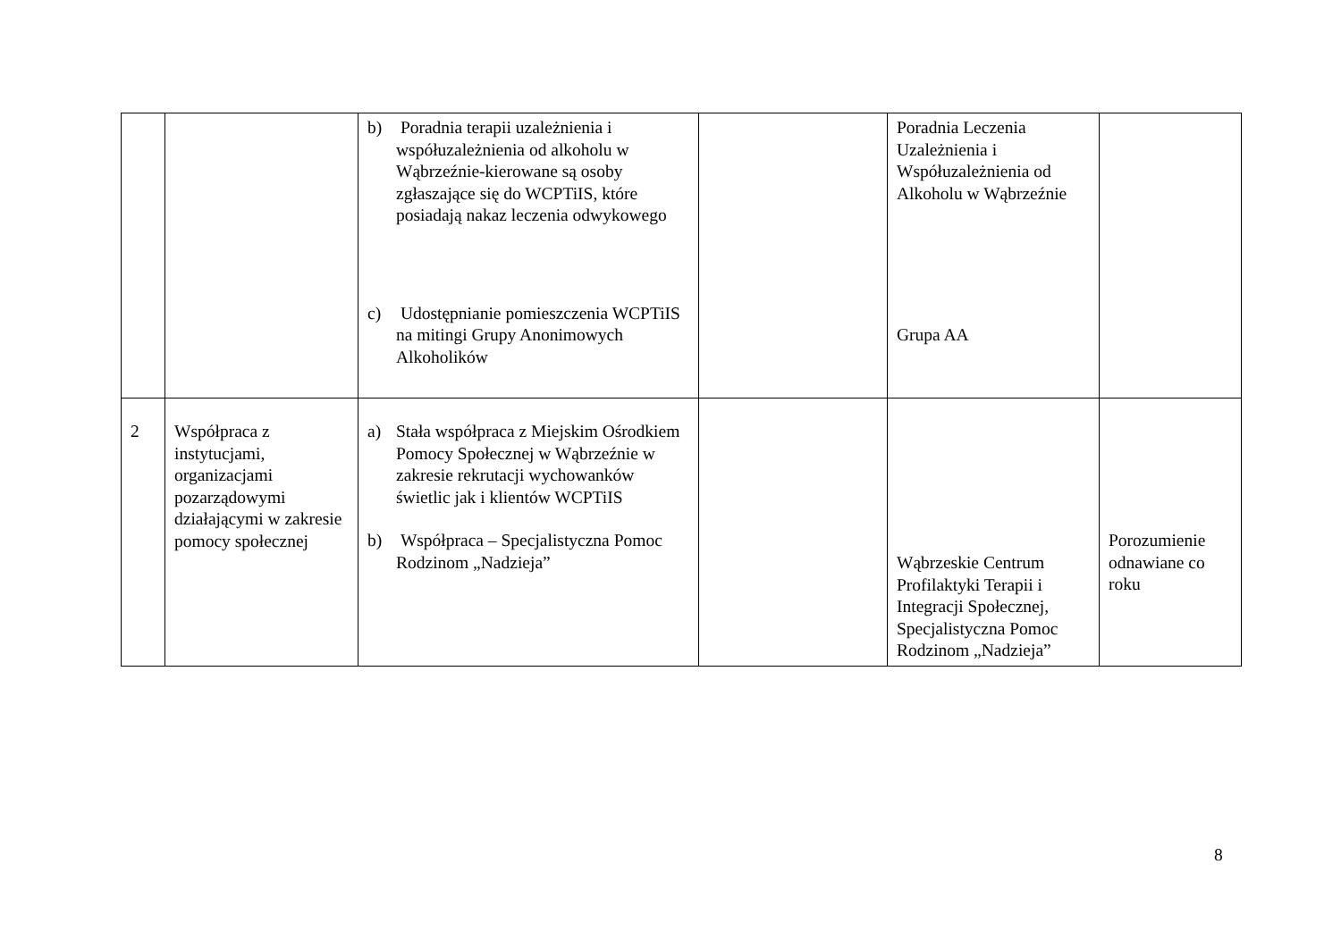| | | b) Poradnia terapii uzależnienia i współuzależnienia od alkoholu w Wąbrzeźnie-kierowane są osoby zgłaszające się do WCPTiIS, które posiadają nakaz leczenia odwykowego c) Udostępnianie pomieszczenia WCPTiIS na mitingi Grupy Anonimowych Alkoholików | | Poradnia Leczenia Uzależnienia i Współuzależnienia od Alkoholu w Wąbrzeźnie Grupa AA | |
| 2 | Współpraca z instytucjami, organizacjami pozarządowymi działającymi w zakresie pomocy społecznej | a) Stała współpraca z Miejskim Ośrodkiem Pomocy Społecznej w Wąbrzeźnie w zakresie rekrutacji wychowanków świetlic jak i klientów WCPTiIS b) Współpraca – Specjalistyczna Pomoc Rodzinom „Nadzieja” | | Wąbrzeskie Centrum Profilaktyki Terapii i Integracji Społecznej, Specjalistyczna Pomoc Rodzinom „Nadzieja” | Porozumienie odnawiane co roku |
8